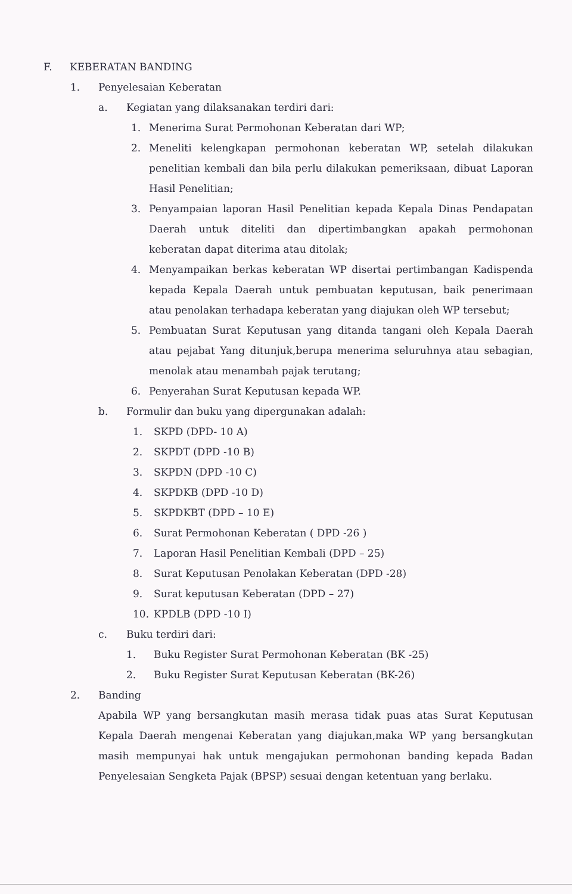F. KEBERATAN BANDING
1. Penyelesaian Keberatan
a. Kegiatan yang dilaksanakan terdiri dari:
1. Menerima Surat Permohonan Keberatan dari WP;
2.
Meneliti kelengkapan permohonan keberatan WP, setelah dilakukan penelitian kembali dan bila perlu dilakukan pemeriksaan, dibuat Laporan Hasil Penelitian;
3.
Penyampaian laporan Hasil Penelitian kepada Kepala Dinas Pendapatan Daerah untuk diteliti dan dipertimbangkan apakah permohonan keberatan dapat diterima atau ditolak;
4.
Menyampaikan berkas keberatan WP disertai pertimbangan Kadispenda kepada Kepala Daerah untuk pembuatan keputusan, baik penerimaan atau penolakan terhadapa keberatan yang diajukan oleh WP tersebut;
5.
Pembuatan Surat Keputusan yang ditanda tangani oleh Kepala Daerah atau pejabat Yang ditunjuk,berupa menerima seluruhnya atau sebagian, menolak atau menambah pajak terutang;
6. Penyerahan Surat Keputusan kepada WP.
b. Formulir dan buku yang dipergunakan adalah:
1. SKPD (DPD- 10 A)
2. SKPDT (DPD -10 B)
3. SKPDN (DPD -10 C)
4. SKPDKB (DPD -10 D)
5. SKPDKBT (DPD – 10 E)
6. Surat Permohonan Keberatan ( DPD -26 )
7. Laporan Hasil Penelitian Kembali (DPD – 25)
8. Surat Keputusan Penolakan Keberatan (DPD -28)
9. Surat keputusan Keberatan (DPD – 27)
10. KPDLB (DPD -10 I)
c. Buku terdiri dari:
1. Buku Register Surat Permohonan Keberatan (BK -25)
2. Buku Register Surat Keputusan Keberatan (BK-26)
2. Banding
Apabila WP yang bersangkutan masih merasa tidak puas atas Surat Keputusan Kepala Daerah mengenai Keberatan yang diajukan,maka WP yang bersangkutan masih mempunyai hak untuk mengajukan permohonan banding kepada Badan Penyelesaian Sengketa Pajak (BPSP) sesuai dengan ketentuan yang berlaku.